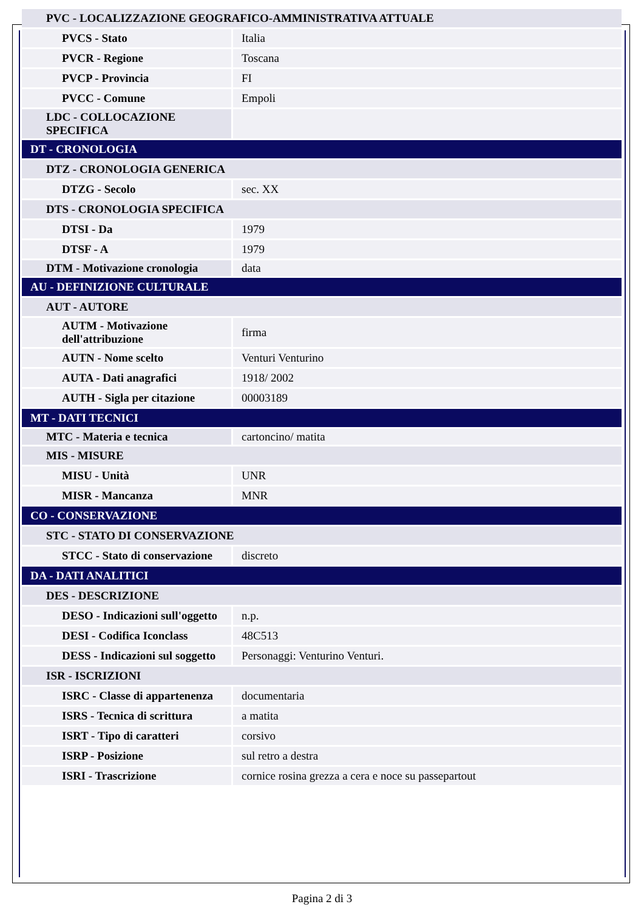| PVC - LOCALIZZAZIONE GEOGRAFICO-AMMINISTRATIVA ATTUALE | |
| PVCS - Stato | Italia |
| PVCR - Regione | Toscana |
| PVCP - Provincia | FI |
| PVCC - Comune | Empoli |
| LDC - COLLOCAZIONE SPECIFICA | |
| DT - CRONOLOGIA | |
| DTZ - CRONOLOGIA GENERICA | |
| DTZG - Secolo | sec. XX |
| DTS - CRONOLOGIA SPECIFICA | |
| DTSI - Da | 1979 |
| DTSF - A | 1979 |
| DTM - Motivazione cronologia | data |
| AU - DEFINIZIONE CULTURALE | |
| AUT - AUTORE | |
| AUTM - Motivazione dell'attribuzione | firma |
| AUTN - Nome scelto | Venturi Venturino |
| AUTA - Dati anagrafici | 1918/ 2002 |
| AUTH - Sigla per citazione | 00003189 |
| MT - DATI TECNICI | |
| MTC - Materia e tecnica | cartoncino/ matita |
| MIS - MISURE | |
| MISU - Unità | UNR |
| MISR - Mancanza | MNR |
| CO - CONSERVAZIONE | |
| STC - STATO DI CONSERVAZIONE | |
| STCC - Stato di conservazione | discreto |
| DA - DATI ANALITICI | |
| DES - DESCRIZIONE | |
| DESO - Indicazioni sull'oggetto | n.p. |
| DESI - Codifica Iconclass | 48C513 |
| DESS - Indicazioni sul soggetto | Personaggi: Venturino Venturi. |
| ISR - ISCRIZIONI | |
| ISRC - Classe di appartenenza | documentaria |
| ISRS - Tecnica di scrittura | a matita |
| ISRT - Tipo di caratteri | corsivo |
| ISRP - Posizione | sul retro a destra |
| ISRI - Trascrizione | cornice rosina grezza a cera e noce su passepartout |
Pagina 2 di 3